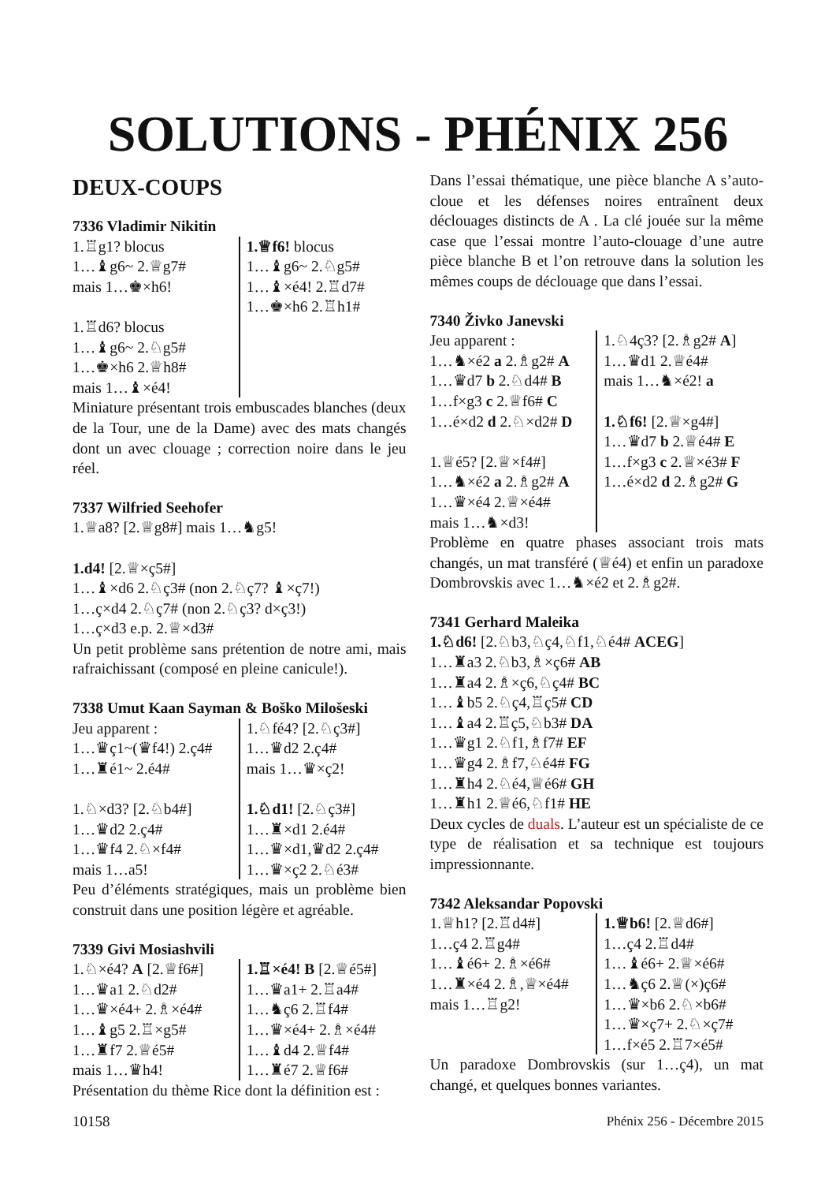SOLUTIONS - PHÉNIX 256
DEUX-COUPS
7336 Vladimir Nikitin
| 1.♖g1? blocus 1…♝g6~ 2.♕g7# mais 1…♚×h6! 1.♖d6? blocus 1…♝g6~ 2.♘g5# 1…♚×h6 2.♕h8# mais 1…♝×é4! | 1.♕f6! blocus 1…♝g6~ 2.♘g5# 1…♝×é4! 2.♖d7# 1…♚×h6 2.♖h1# |
Miniature présentant trois embuscades blanches (deux de la Tour, une de la Dame) avec des mats changés dont un avec clouage ; correction noire dans le jeu réel.
7337 Wilfried Seehofer
1.♕a8? [2.♕g8#] mais 1…♞g5!
1.d4! [2.♕×ç5#]
1…♝×d6 2.♘ç3# (non 2.♘ç7? ♝×ç7!)
1…ç×d4 2.♘ç7# (non 2.♘ç3? d×ç3!)
1…ç×d3 e.p. 2.♕×d3#
Un petit problème sans prétention de notre ami, mais rafraichissant (composé en pleine canicule!).
7338 Umut Kaan Sayman & Boško Milošeski
| Jeu apparent : 1…♛ç1~(♛f4!) 2.ç4# 1…♜é1~ 2.é4# 1.♘×d3? [2.♘b4#] 1…♛d2 2.ç4# 1…♛f4 2.♘×f4# mais 1…a5! | 1.♘fé4? [2.♘ç3#] 1…♛d2 2.ç4# mais 1…♛×ç2! 1.♘d1! [2.♘ç3#] 1…♜×d1 2.é4# 1…♛×d1,♛d2 2.ç4# 1…♛×ç2 2.♘é3# |
Peu d’éléments stratégiques, mais un problème bien construit dans une position légère et agréable.
7339 Givi Mosiashvili
| 1.♘×é4? A [2.♕f6#] 1…♛a1 2.♘d2# 1…♛×é4+ 2.♗×é4# 1…♝g5 2.♖×g5# 1…♜f7 2.♕é5# mais 1…♛h4! | 1.♖×é4! B [2.♕é5#] 1…♛a1+ 2.♖a4# 1…♞ç6 2.♖f4# 1…♛×é4+ 2.♗×é4# 1…♝d4 2.♕f4# 1…♜é7 2.♕f6# |
Présentation du thème Rice dont la définition est :
Dans l’essai thématique, une pièce blanche A s’auto-cloue et les défenses noires entraînent deux déclouages distincts de A . La clé jouée sur la même case que l’essai montre l’auto-clouage d’une autre pièce blanche B et l’on retrouve dans la solution les mêmes coups de déclouage que dans l’essai.
7340 Živko Janevski
| Jeu apparent : 1…♞×é2 a 2.♗g2# A 1…♛d7 b 2.♘d4# B 1…f×g3 c 2.♕f6# C 1…é×d2 d 2.♘×d2# D 1.♕é5? [2.♕×f4#] 1…♞×é2 a 2.♗g2# A 1…♛×é4 2.♕×é4# mais 1…♞×d3! | 1.♘4ç3? [2.♗g2# A ] 1…♛d1 2.♕é4# mais 1…♞×é2! a 1.♘f6! [2.♕×g4#] 1…♛d7 b 2.♕é4# E 1…f×g3 c 2.♕×é3# F 1…é×d2 d 2.♗g2# G |
Problème en quatre phases associant trois mats changés, un mat transféré (♕é4) et enfin un paradoxe Dombrovskis avec 1…♞×é2 et 2.♗g2#.
7341 Gerhard Maleika
1.♘d6! [2.♘b3,♘ç4,♘f1,♘é4# ACEG]
1…♜a3 2.♘b3,♗×ç6# AB
1…♜a4 2.♗×ç6,♘ç4# BC
1…♝b5 2.♘ç4,♖ç5# CD
1…♝a4 2.♖ç5,♘b3# DA
1…♛g1 2.♘f1,♗f7# EF
1…♛g4 2.♗f7,♘é4# FG
1…♜h4 2.♘é4,♕é6# GH
1…♜h1 2.♕é6,♘f1# HE
Deux cycles de duals. L’auteur est un spécialiste de ce type de réalisation et sa technique est toujours impressionnante.
7342 Aleksandar Popovski
| 1.♕h1? [2.♖d4#] 1…ç4 2.♖g4# 1…♝é6+ 2.♗×é6# 1…♜×é4 2.♗,♕×é4# mais 1…♖g2! | 1.♕b6! [2.♕d6#] 1…ç4 2.♖d4# 1…♝é6+ 2.♕×é6# 1…♞ç6 2.♕(×)ç6# 1…♛×b6 2.♘×b6# 1…♛×ç7+ 2.♘×ç7# 1…f×é5 2.♖7×é5# |
Un paradoxe Dombrovskis (sur 1…ç4), un mat changé, et quelques bonnes variantes.
10158 Phénix 256 - Décembre 2015